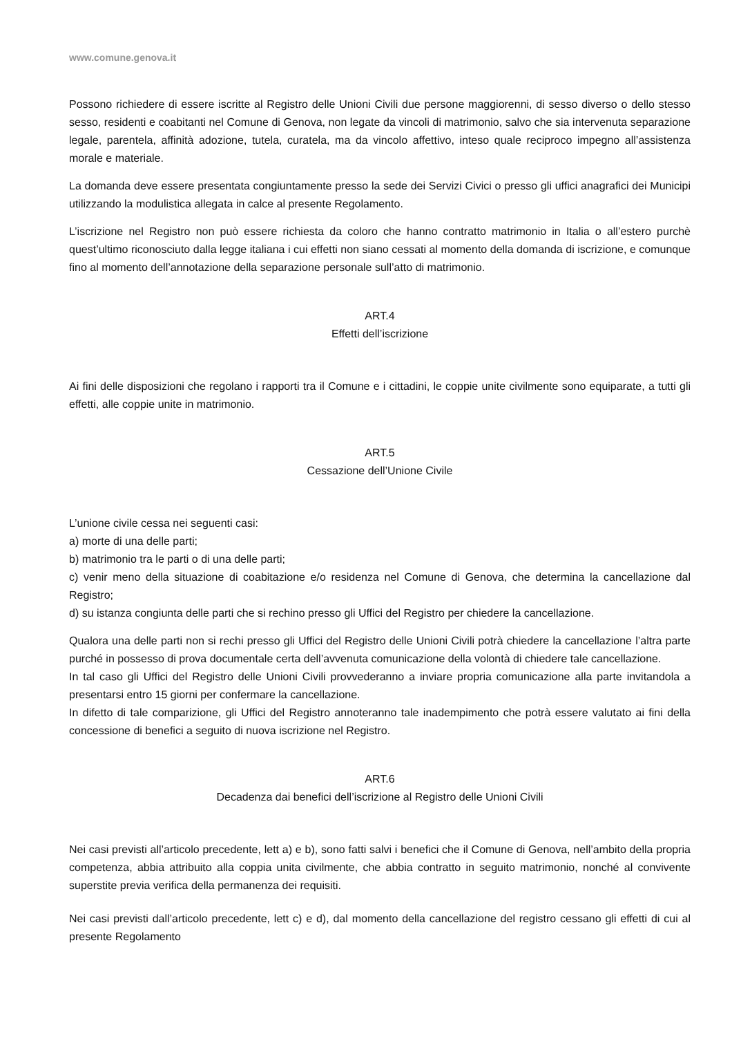www.comune.genova.it
Possono richiedere di essere iscritte al Registro delle Unioni Civili due persone maggiorenni, di sesso diverso o dello stesso sesso, residenti e coabitanti nel Comune di Genova, non legate da vincoli di matrimonio, salvo che sia intervenuta separazione legale, parentela, affinità adozione, tutela, curatela, ma da vincolo affettivo, inteso quale reciproco impegno all’assistenza morale e materiale.
La domanda deve essere presentata congiuntamente presso la sede dei Servizi Civici o presso gli uffici anagrafici dei Municipi utilizzando la modulistica allegata in calce al presente Regolamento.
L’iscrizione nel Registro non può essere richiesta da coloro che hanno contratto matrimonio in Italia o all’estero purchè quest’ultimo riconosciuto dalla legge italiana i cui effetti non siano cessati al momento della domanda di iscrizione, e comunque fino al momento dell’annotazione della separazione personale sull’atto di matrimonio.
ART.4
Effetti dell’iscrizione
Ai fini delle disposizioni che regolano i rapporti tra il Comune e i cittadini, le coppie unite civilmente sono equiparate, a tutti gli effetti, alle coppie unite in matrimonio.
ART.5
Cessazione dell’Unione Civile
L’unione civile cessa nei seguenti casi:
a) morte di una delle parti;
b) matrimonio tra le parti o di una delle parti;
c) venir meno della situazione di coabitazione e/o residenza nel Comune di Genova, che determina la cancellazione dal Registro;
d) su istanza congiunta delle parti che si rechino presso gli Uffici del Registro per chiedere la cancellazione.
Qualora una delle parti non si rechi presso gli Uffici del Registro delle Unioni Civili potrà chiedere la cancellazione l’altra parte purché in possesso di prova documentale certa dell’avvenuta comunicazione della volontà di chiedere tale cancellazione.
In tal caso gli Uffici del Registro delle Unioni Civili provvederanno a inviare propria comunicazione alla parte invitandola a presentarsi entro 15 giorni per confermare la cancellazione.
In difetto di tale comparizione, gli Uffici del Registro annoteranno tale inadempimento che potrà essere valutato ai fini della concessione di benefici a seguito di nuova iscrizione nel Registro.
ART.6
Decadenza dai benefici dell’iscrizione al Registro delle Unioni Civili
Nei casi previsti all’articolo precedente, lett a) e b), sono fatti salvi i benefici che il Comune di Genova, nell’ambito della propria competenza, abbia attribuito alla coppia unita civilmente, che abbia contratto in seguito matrimonio, nonché al convivente superstite previa verifica della permanenza dei requisiti.
Nei casi previsti dall’articolo precedente, lett c) e d), dal momento della cancellazione del registro cessano gli effetti di cui al presente Regolamento